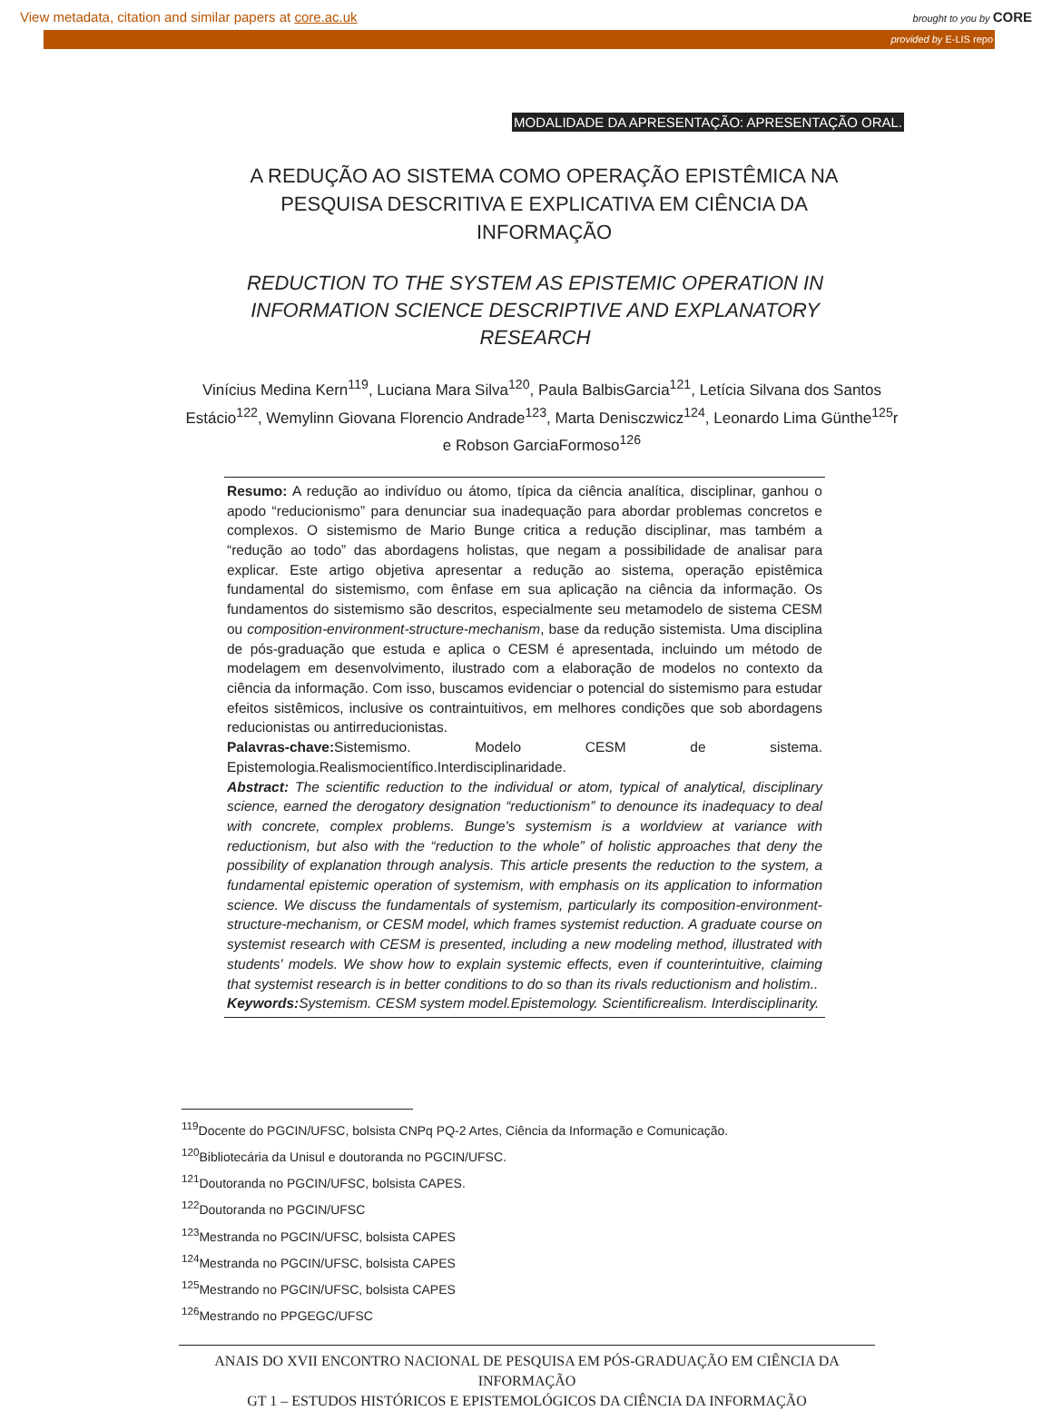View metadata, citation and similar papers at core.ac.uk brought to you by CORE
provided by E-LIS repo
MODALIDADE DA APRESENTAÇÃO: APRESENTAÇÃO ORAL.
A REDUÇÃO AO SISTEMA COMO OPERAÇÃO EPISTÊMICA NA PESQUISA DESCRITIVA E EXPLICATIVA EM CIÊNCIA DA INFORMAÇÃO
REDUCTION TO THE SYSTEM AS EPISTEMIC OPERATION IN INFORMATION SCIENCE DESCRIPTIVE AND EXPLANATORY RESEARCH
Vinícius Medina Kern<sup>119</sup>, Luciana Mara Silva<sup>120</sup>, Paula BalbisGarcia<sup>121</sup>, Letícia Silvana dos Santos Estácio<sup>122</sup>, Wemylinn Giovana Florencio Andrade<sup>123</sup>, Marta Denisczwicz<sup>124</sup>, Leonardo Lima Günthe<sup>125</sup>r e Robson GarciaFormoso<sup>126</sup>
Resumo: A redução ao indivíduo ou átomo, típica da ciência analítica, disciplinar, ganhou o apodo “reducionismo” para denunciar sua inadequação para abordar problemas concretos e complexos. O sistemismo de Mario Bunge critica a redução disciplinar, mas também a “redução ao todo” das abordagens holistas, que negam a possibilidade de analisar para explicar. Este artigo objetiva apresentar a redução ao sistema, operação epistêmica fundamental do sistemismo, com ênfase em sua aplicação na ciência da informação. Os fundamentos do sistemismo são descritos, especialmente seu metamodelo de sistema CESM ou composition-environment-structure-mechanism, base da redução sistemista. Uma disciplina de pós-graduação que estuda e aplica o CESM é apresentada, incluindo um método de modelagem em desenvolvimento, ilustrado com a elaboração de modelos no contexto da ciência da informação. Com isso, buscamos evidenciar o potencial do sistemismo para estudar efeitos sistêmicos, inclusive os contraintuitivos, em melhores condições que sob abordagens reducionistas ou antirreducionistas.
Palavras-chave: Sistemismo. Modelo CESM de sistema. Epistemologia.Realismocientífico.Interdisciplinaridade.
Abstract: The scientific reduction to the individual or atom, typical of analytical, disciplinary science, earned the derogatory designation “reductionism” to denounce its inadequacy to deal with concrete, complex problems. Bunge's systemism is a worldview at variance with reductionism, but also with the “reduction to the whole” of holistic approaches that deny the possibility of explanation through analysis. This article presents the reduction to the system, a fundamental epistemic operation of systemism, with emphasis on its application to information science. We discuss the fundamentals of systemism, particularly its composition-environment-structure-mechanism, or CESM model, which frames systemist reduction. A graduate course on systemist research with CESM is presented, including a new modeling method, illustrated with students' models. We show how to explain systemic effects, even if counterintuitive, claiming that systemist research is in better conditions to do so than its rivals reductionism and holistim..
Keywords: Systemism. CESM system model.Epistemology. Scientificrealism. Interdisciplinarity.
<sup>119</sup> Docente do PGCIN/UFSC, bolsista CNPq PQ-2 Artes, Ciência da Informação e Comunicação.
<sup>120</sup> Bibliotecária da Unisul e doutoranda no PGCIN/UFSC.
<sup>121</sup> Doutoranda no PGCIN/UFSC, bolsista CAPES.
<sup>122</sup> Doutoranda no PGCIN/UFSC
<sup>123</sup> Mestranda no PGCIN/UFSC, bolsista CAPES
<sup>124</sup> Mestranda no PGCIN/UFSC, bolsista CAPES
<sup>125</sup> Mestrando no PGCIN/UFSC, bolsista CAPES
<sup>126</sup> Mestrando no PPGEGC/UFSC
ANAIS DO XVII ENCONTRO NACIONAL DE PESQUISA EM PÓS-GRADUAÇÃO EM CIÊNCIA DA INFORMAÇÃO
GT 1 – ESTUDOS HISTÓRICOS E EPISTEMOLÓGICOS DA CIÊNCIA DA INFORMAÇÃO